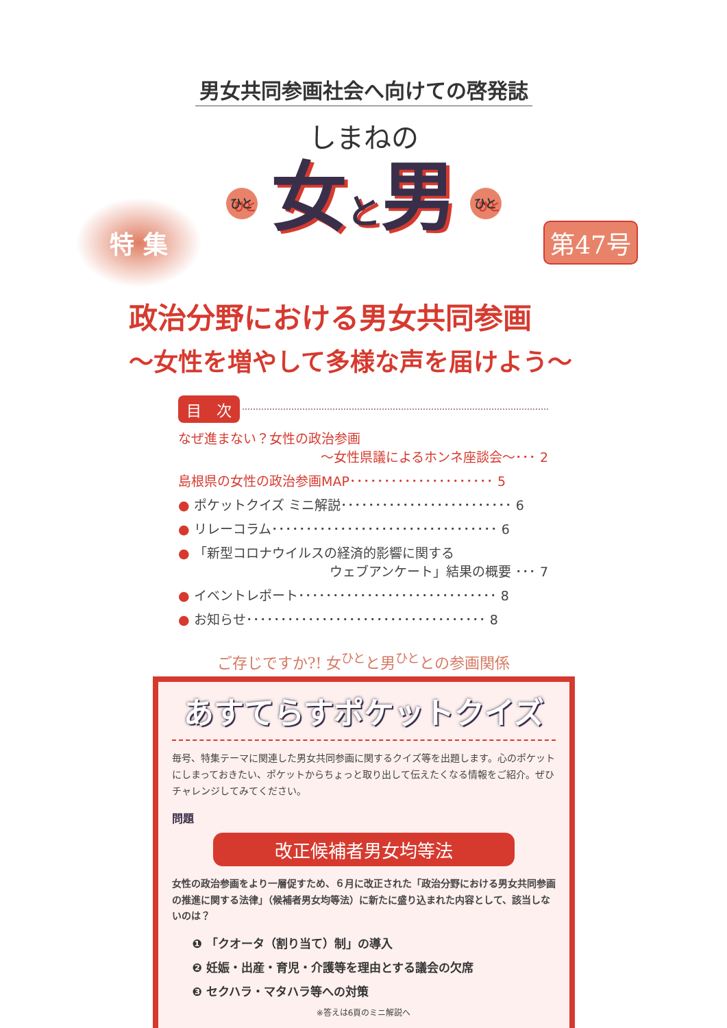男女共同参画社会へ向けての啓発誌
しまねの
ひと 女と男 ひと
特 集
第47号
政治分野における男女共同参画
～女性を増やして多様な声を届けよう～
目　次
なぜ進まない？女性の政治参画
～女性県議によるホンネ座談会～･･･ 2
島根県の女性の政治参画MAP･････････････････････ 5
● ポケットクイズ ミニ解説･････････････････････････ 6
● リレーコラム･････････････････････････････････ 6
● 「新型コロナウイルスの経済的影響に関する
ウェブアンケート」結果の概要 ･･･ 7
● イベントレポート･････････････････････････････ 8
● お知らせ･･･････････････････････････････････ 8
ご存じですか?! 女<sup>ひと</sup>と男<sup>ひと</sup>との参画関係
あすてらすポケットクイズ
毎号、特集テーマに関連した男女共同参画に関するクイズ等を出題します。心のポケットにしまっておきたい、ポケットからちょっと取り出して伝えたくなる情報をご紹介。ぜひチャレンジしてみてください。
問題
改正候補者男女均等法
女性の政治参画をより一層促すため、６月に改正された「政治分野における男女共同参画の推進に関する法律」（候補者男女均等法）に新たに盛り込まれた内容として、該当しないのは？
❶ 「クオータ（割り当て）制」の導入
❷ 妊娠・出産・育児・介護等を理由とする議会の欠席
❸ セクハラ・マタハラ等への対策
※答えは6頁のミニ解説へ